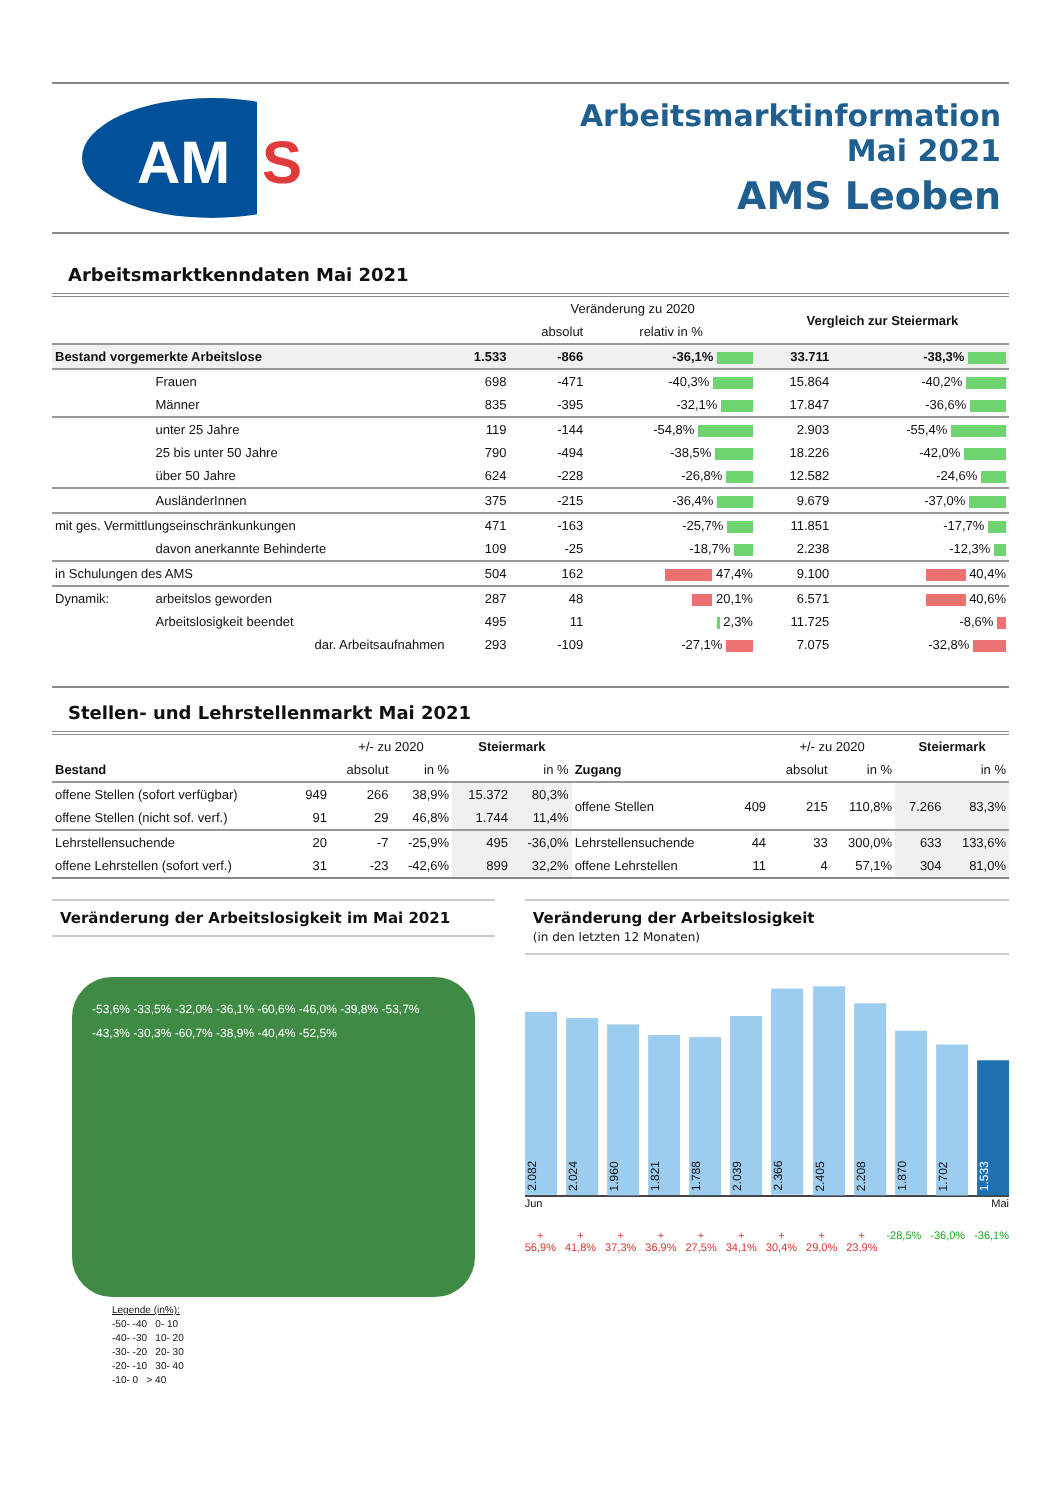AM
S
Arbeitsmarktinformation
Mai 2021
AMS Leoben
Arbeitsmarktkenndaten Mai 2021
| | | | Veränderung zu 2020 | | Vergleich zur Steiermark | |
| --- | --- | --- | --- | --- | --- | --- |
| | | | absolut | relativ in % | | |
| Bestand vorgemerkte Arbeitslose | | 1.533 | -866 | -36,1% | 33.711 | -38,3% |
| | Frauen | 698 | -471 | -40,3% | 15.864 | -40,2% |
| | Männer | 835 | -395 | -32,1% | 17.847 | -36,6% |
| | unter 25 Jahre | 119 | -144 | -54,8% | 2.903 | -55,4% |
| | 25 bis unter 50 Jahre | 790 | -494 | -38,5% | 18.226 | -42,0% |
| | über 50 Jahre | 624 | -228 | -26,8% | 12.582 | -24,6% |
| | AusländerInnen | 375 | -215 | -36,4% | 9.679 | -37,0% |
| mit ges. Vermittlungseinschränkunkungen | | 471 | -163 | -25,7% | 11.851 | -17,7% |
| | davon anerkannte Behinderte | 109 | -25 | -18,7% | 2.238 | -12,3% |
| in Schulungen des AMS | | 504 | 162 | 47,4% | 9.100 | 40,4% |
| Dynamik: | arbeitslos geworden | 287 | 48 | 20,1% | 6.571 | 40,6% |
| | Arbeitslosigkeit beendet | 495 | 11 | 2,3% | 11.725 | -8,6% |
| | dar. Arbeitsaufnahmen | 293 | -109 | -27,1% | 7.075 | -32,8% |
Stellen- und Lehrstellenmarkt Mai 2021
| | | +/- zu 2020 | | Steiermark | | | | +/- zu 2020 | | Steiermark | |
| --- | --- | --- | --- | --- | --- | --- | --- | --- | --- | --- | --- |
| Bestand | | absolut | in % | | in % | Zugang | | absolut | in % | | in % |
| offene Stellen (sofort verfügbar) | 949 | 266 | 38,9% | 15.372 | 80,3% | offene Stellen | 409 | 215 | 110,8% | 7.266 | 83,3% |
| offene Stellen (nicht sof. verf.) | 91 | 29 | 46,8% | 1.744 | 11,4% | | | | | | |
| Lehrstellensuchende | 20 | -7 | -25,9% | 495 | -36,0% | Lehrstellensuchende | 44 | 33 | 300,0% | 633 | 133,6% |
| offene Lehrstellen (sofort verf.) | 31 | -23 | -42,6% | 899 | 32,2% | offene Lehrstellen | 11 | 4 | 57,1% | 304 | 81,0% |
Veränderung der Arbeitslosigkeit im Mai 2021
-53,6% -33,5% -32,0% -36,1% -60,6% -46,0% -39,8% -53,7% -43,3% -30,3% -60,7% -38,9% -40,4% -52,5%
Legende (in%):
-50- -40 0- 10
-40- -30 10- 20
-30- -20 20- 30
-20- -10 30- 40
-10- 0 > 40
Veränderung der Arbeitslosigkeit
(in den letzten 12 Monaten)
2.082
2.024
1.960
1.821
1.788
2.039
2.366
2.405
2.208
1.870
1.702
1.533
Jun Mai
+ 56,9% + 41,8% + 37,3% + 36,9% + 27,5% + 34,1% + 30,4% + 29,0% + 23,9% -28,5% -36,0% -36,1%